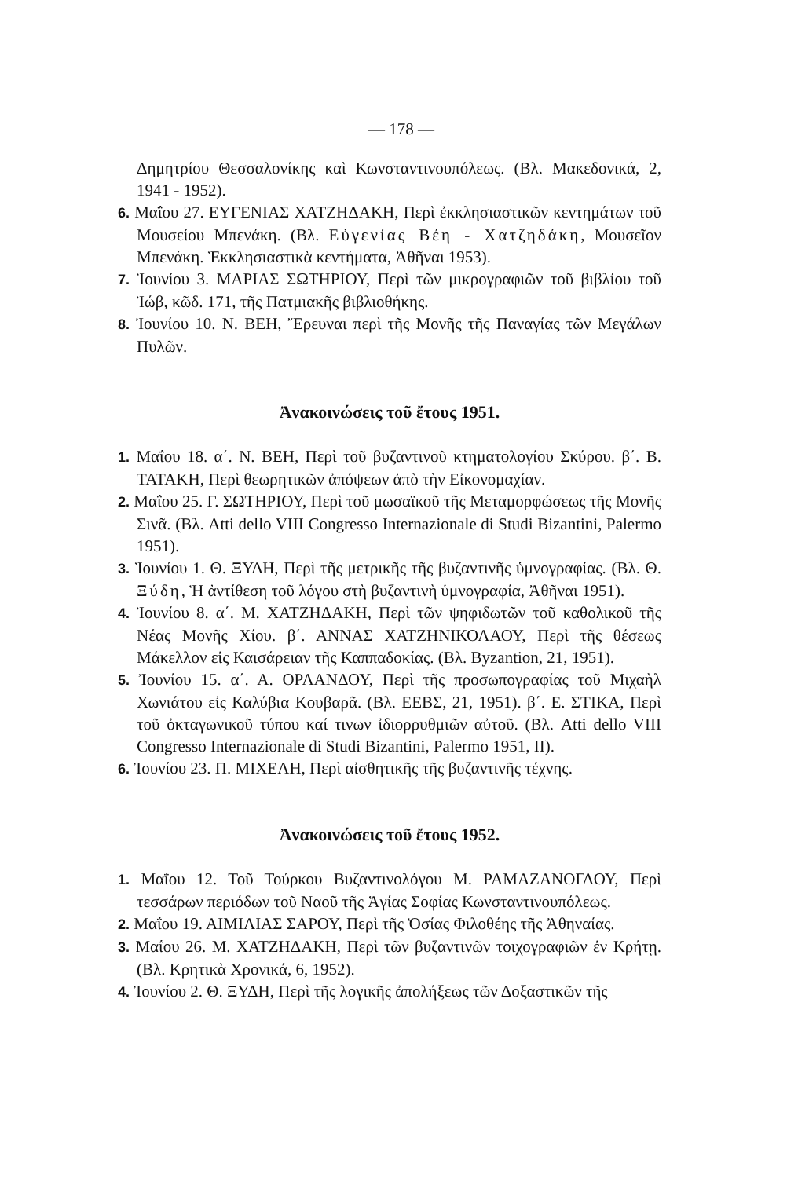— 178 —
Δημητρίου Θεσσαλονίκης καὶ Κωνσταντινουπόλεως. (Βλ. Μακεδονικά, 2, 1941 - 1952).
6. Μαΐου 27. ΕΥΓΕΝΙΑΣ ΧΑΤΖΗΔΑΚΗ, Περὶ ἐκκλησιαστικῶν κεντημάτων τοῦ Μουσείου Μπενάκη. (Βλ. Εὐγενίας Βέη - Χατζηδάκη, Μουσεῖον Μπενάκη. Ἐκκλησιαστικὰ κεντήματα, Ἀθῆναι 1953).
7. Ἰουνίου 3. ΜΑΡΙΑΣ ΣΩΤΗΡΙΟΥ, Περὶ τῶν μικρογραφιῶν τοῦ βιβλίου τοῦ Ἰώβ, κῶδ. 171, τῆς Πατμιακῆς βιβλιοθήκης.
8. Ἰουνίου 10. Ν. ΒΕΗ, Ἔρευναι περὶ τῆς Μονῆς τῆς Παναγίας τῶν Μεγάλων Πυλῶν.
Ἀνακοινώσεις τοῦ ἔτους 1951.
1. Μαΐου 18. α΄. Ν. ΒΕΗ, Περὶ τοῦ βυζαντινοῦ κτηματολογίου Σκύρου. β΄. Β. ΤΑΤΑΚΗ, Περὶ θεωρητικῶν ἀπόψεων ἀπὸ τὴν Εἰκονομαχίαν.
2. Μαΐου 25. Γ. ΣΩΤΗΡΙΟΥ, Περὶ τοῦ μωσαϊκοῦ τῆς Μεταμορφώσεως τῆς Μονῆς Σινᾶ. (Βλ. Atti dello VIII Congresso Internazionale di Studi Bizantini, Palermo 1951).
3. Ἰουνίου 1. Θ. ΞΥΔΗ, Περὶ τῆς μετρικῆς τῆς βυζαντινῆς ὑμνογραφίας. (Βλ. Θ. Ξύδη, Ἡ ἀντίθεση τοῦ λόγου στὴ βυζαντινὴ ὑμνογραφία, Ἀθῆναι 1951).
4. Ἰουνίου 8. α΄. Μ. ΧΑΤΖΗΔΑΚΗ, Περὶ τῶν ψηφιδωτῶν τοῦ καθολικοῦ τῆς Νέας Μονῆς Χίου. β΄. ΑΝΝΑΣ ΧΑΤΖΗΝΙΚΟΛΑΟΥ, Περὶ τῆς θέσεως Μάκελλον εἰς Καισάρειαν τῆς Καππαδοκίας. (Βλ. Byzantion, 21, 1951).
5. Ἰουνίου 15. α΄. Α. ΟΡΛΑΝΔΟΥ, Περὶ τῆς προσωπογραφίας τοῦ Μιχαὴλ Χωνιάτου εἰς Καλύβια Κουβαρᾶ. (Βλ. ΕΕΒΣ, 21, 1951). β΄. Ε. ΣΤΙΚΑ, Περὶ τοῦ ὀκταγωνικοῦ τύπου καί τινων ἰδιορρυθμιῶν αὐτοῦ. (Βλ. Atti dello VIII Congresso Internazionale di Studi Bizantini, Palermo 1951, II).
6. Ἰουνίου 23. Π. ΜΙΧΕΛΗ, Περὶ αἰσθητικῆς τῆς βυζαντινῆς τέχνης.
Ἀνακοινώσεις τοῦ ἔτους 1952.
1. Μαΐου 12. Τοῦ Τούρκου Βυζαντινολόγου Μ. ΡΑΜΑΖΑΝΟΓΛΟΥ, Περὶ τεσσάρων περιόδων τοῦ Ναοῦ τῆς Ἁγίας Σοφίας Κωνσταντινουπόλεως.
2. Μαΐου 19. ΑΙΜΙΛΙΑΣ ΣΑΡΟΥ, Περὶ τῆς Ὁσίας Φιλοθέης τῆς Ἀθηναίας.
3. Μαΐου 26. Μ. ΧΑΤΖΗΔΑΚΗ, Περὶ τῶν βυζαντινῶν τοιχογραφιῶν ἐν Κρήτῃ. (Βλ. Κρητικὰ Χρονικά, 6, 1952).
4. Ἰουνίου 2. Θ. ΞΥΔΗ, Περὶ τῆς λογικῆς ἀπολήξεως τῶν Δοξαστικῶν τῆς